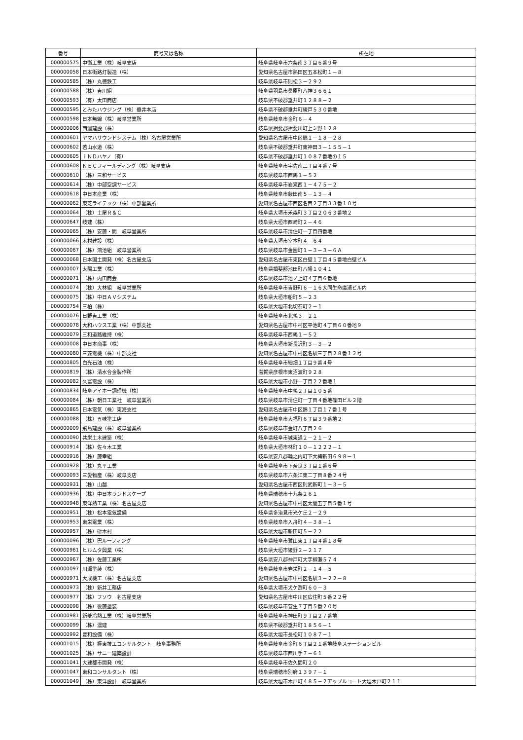| 番号 | 商号又は名称 | 所在地 |
| --- | --- | --- |
| 000000575 | 中衛工業（株）岐阜支店 | 岐阜県岐阜市六条南３丁目６番９号 |
| 000000058 | 日本街路灯製造（株） | 愛知県名古屋市熱田区五本松町１－８ |
| 000000585 | （株）丸徳鉄工 | 岐阜県岐阜市則松３－２９２ |
| 000000588 | （株）吉川組 | 岐阜県羽島市桑原町八神３６６１ |
| 000000593 | （有）太田商店 | 岐阜県不破郡垂井町１２８８－２ |
| 000000595 | とみたハウジング（株）垂井本店 | 岐阜県不破郡垂井町綾戸５３０番地 |
| 000000598 | 日本無線（株）岐阜営業所 | 岐阜県岐阜市金町６－４ |
| 000000006 | 西濃建設（株） | 岐阜県揖斐郡揖斐川町上ミ野１２８ |
| 000000601 | ヤマハサウンドシステム（株）名古屋営業所 | 愛知県名古屋市中区錦１－１８－２８ |
| 000000602 | 若山水道（株） | 岐阜県不破郡垂井町東神田３－１５５－１ |
| 000000605 | ｉＮＤハヤノ（有） | 岐阜県不破郡垂井町１０８７番地の１５ |
| 000000608 | ＮＥＣフィールディング（株）岐阜支店 | 岐阜県岐阜市宇佐南三丁目４番７号 |
| 000000610 | （株）三和サービス | 岐阜県岐阜市西鶉１－５２ |
| 000000614 | （株）中部空調サービス | 岐阜県岐阜市岩滝西１－４７５－２ |
| 000000618 | 中日本産業（株） | 岐阜県岐阜市薮田南５－１３－４ |
| 000000062 | 東芝ライテック（株）中部営業所 | 愛知県名古屋市西区名西２丁目３３番１０号 |
| 000000064 | （株）土屋Ｒ＆Ｃ | 岐阜県大垣市禾森町３丁目２０６３番地２ |
| 000000647 | 岐建（株） | 岐阜県大垣市西崎町２－４６ |
| 000000065 | （株）安藤・間 岐阜営業所 | 岐阜県岐阜市清住町一丁目四番地 |
| 000000066 | 木村建設（株） | 岐阜県大垣市室本町４－６４ |
| 000000067 | （株）鴻池組 岐阜営業所 | 岐阜県岐阜市金園町１－３－３－６Ａ |
| 000000068 | 日本国土開発（株）名古屋支店 | 愛知県名古屋市東区白壁１丁目４５番地白壁ビル |
| 000000007 | 太陽工業（株） | 岐阜県揖斐郡池田町八幡１０４１ |
| 000000071 | （株）内田商会 | 岐阜県岐阜市池ノ上町４丁目６番地 |
| 000000074 | （株）大林組 岐阜営業所 | 岐阜県岐阜市吉野町６－１６大同生命廣瀬ビル内 |
| 000000075 | （株）中日ＡＶシステム | 岐阜県大垣市船町５－２３ |
| 000000754 | 三柏（株） | 岐阜県大垣市北切石町２－１ |
| 000000076 | 日野吉工業（株） | 岐阜県岐阜市北鶉３－２１ |
| 000000078 | 大和ハウス工業（株）中部支社 | 愛知県名古屋市中村区平池町４丁目６０番地９ |
| 000000079 | 三和道路維持（株） | 岐阜県岐阜市西鶉１－５２ |
| 000000008 | 中日本商事（株） | 岐阜県大垣市新長沢町３－３－２ |
| 000000080 | 三菱電機（株）中部支社 | 愛知県名古屋市中村区名駅三丁目２８番１２号 |
| 000000805 | 白光石油（株） | 岐阜県岐阜市細畑１丁目９番４号 |
| 000000819 | （株）清水合金製作所 | 滋賀県彦根市東沼波町９２８ |
| 000000082 | 久富電設（株） | 岐阜県大垣市小野一丁目２２番地１ |
| 000000834 | 岐阜アイホー調理機（株） | 岐阜県岐阜市中鶉２丁目１０５番 |
| 000000084 | （株）朝日工業社 岐阜営業所 | 岐阜県岐阜市清住町一丁目４番地篠田ビル２階 |
| 000000865 | 日本電気（株）東海支社 | 愛知県名古屋市中区錦１丁目１７番１号 |
| 000000088 | （株）五味塗工店 | 岐阜県岐阜市大福町６丁目３９番地２ |
| 000000009 | 飛島建設（株）岐阜営業所 | 岐阜県岐阜市金町八丁目２６ |
| 000000090 | 共栄土木建築（株） | 岐阜県岐阜市城東通２－２１－２ |
| 000000914 | （株）佐々木工業 | 岐阜県大垣市林町１０－１２２２－１ |
| 000000916 | （株）藤幸組 | 岐阜県安八郡輪之内町下大榑新田６９８－１ |
| 000000928 | （株）丸平工業 | 岐阜県岐阜市下奈良３丁目１番６号 |
| 000000093 | 三愛物産（株）岐阜支店 | 岐阜県岐阜市六条江東二丁目８番２４号 |
| 000000931 | （株）山越 | 愛知県名古屋市西区則武新町１－３－５ |
| 000000936 | （株）中日本ランドスケープ | 岐阜県瑞穂市十九条２６１ |
| 000000948 | 東洋熱工業（株）名古屋支店 | 愛知県名古屋市中村区太閤五丁目５番１号 |
| 000000951 | （株）松本電気設備 | 岐阜県多治見市光ケ丘２－２９ |
| 000000953 | 東栄電業（株） | 岐阜県岐阜市入舟町４－３８－１ |
| 000000957 | （株）斫木村 | 岐阜県大垣市新田町５－２２ |
| 000000096 | （株）巴ルーフィング | 岐阜県岐阜市鷺山東１丁目４番１８号 |
| 000000961 | ヒルムタ興業（株） | 岐阜県大垣市綾野２－２１７ |
| 000000967 | （株）佐藤工業所 | 岐阜県安八郡神戸町大字柳瀬５７４ |
| 000000097 | 川瀬塗装（株） | 岐阜県岐阜市岩栄町２－１４－５ |
| 000000971 | 大成機工（株）名古屋支店 | 愛知県名古屋市中村区名駅３－２２－８ |
| 000000973 | （株）新井工務店 | 岐阜県大垣市犬ケ渕町６０－３ |
| 000000977 | （株）フソウ 名古屋支店 | 愛知県名古屋市中川区広住町５番２２号 |
| 000000098 | （株）後藤塗装 | 岐阜県岐阜市菅生７丁目５番２０号 |
| 000000981 | 新菱冷熱工業（株）岐阜営業所 | 岐阜県岐阜市神田町９丁目２７番地 |
| 000000099 | （株）濃建 | 岐阜県不破郡垂井町１８５６－１ |
| 000000992 | 豊和設備（株） | 岐阜県大垣市長松町１０８７－１ |
| 000001015 | （株）極東技工コンサルタント 岐阜事務所 | 岐阜県岐阜市金町６丁目２１番地岐阜ステーションビル |
| 000001025 | （株）サニー建築設計 | 岐阜県岐阜市西川手７－６１ |
| 000001041 | 大建都市開発（株） | 岐阜県岐阜市佐久間町２０ |
| 000001047 | 東和コンサルタント（株） | 岐阜県瑞穂市別府１３９７－１ |
| 000001049 | （株）東洋設計 岐阜営業所 | 岐阜県大垣市木戸町４８５－２アップルコート大垣木戸町２１１ |